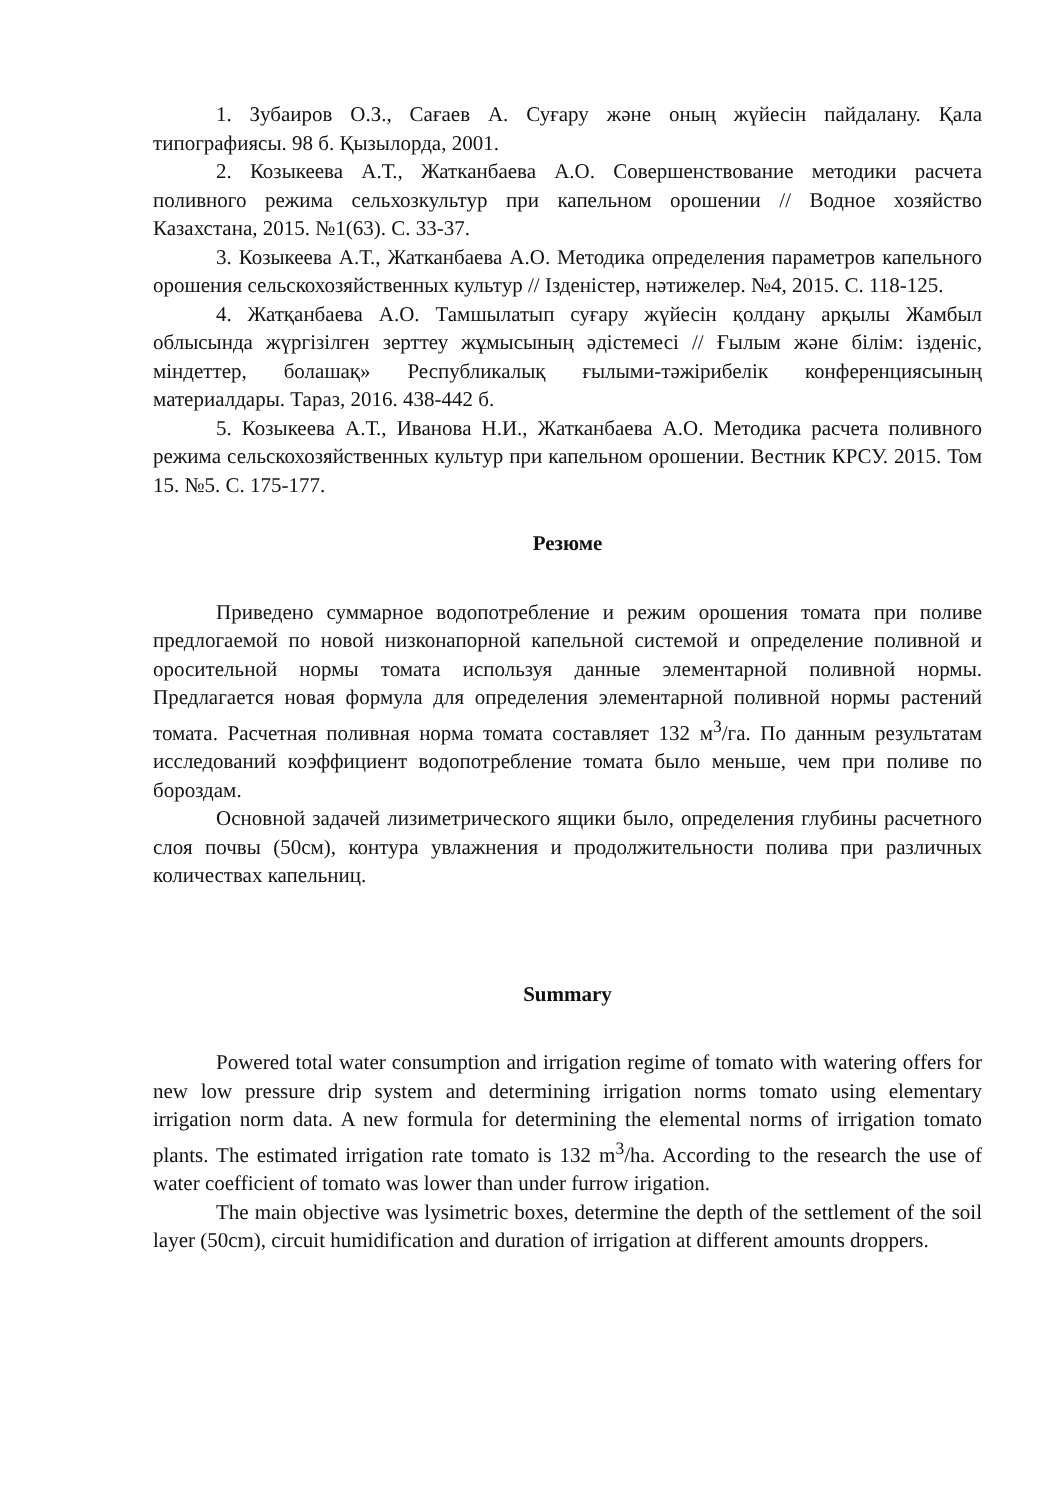1. Зубаиров О.З., Сағаев А. Суғару және оның жүйесін пайдалану. Қала типографиясы. 98 б. Қызылорда, 2001.
2. Козыкеева А.Т., Жатканбаева А.О. Совершенствование методики расчета поливного режима сельхозкультур при капельном орошении // Водное хозяйство Казахстана, 2015. №1(63). С. 33-37.
3. Козыкеева А.Т., Жатканбаева А.О. Методика определения параметров капельного орошения сельскохозяйственных культур // Ізденістер, нәтижелер. №4, 2015. С. 118-125.
4. Жатқанбаева А.О. Тамшылатып суғару жүйесін қолдану арқылы Жамбыл облысында жүргізілген зерттеу жұмысының әдістемесі // Ғылым және білім: ізденіс, міндеттер, болашақ» Республикалық ғылыми-тәжірибелік конференциясының материалдары. Тараз, 2016. 438-442 б.
5. Козыкеева А.Т., Иванова Н.И., Жатканбаева А.О. Методика расчета поливного режима сельскохозяйственных культур при капельном орошении. Вестник КРСУ. 2015. Том 15. №5. С. 175-177.
Резюме
Приведено суммарное водопотребление и режим орошения томата при поливе предлогаемой по новой низконапорной капельной системой и определение поливной и оросительной нормы томата используя данные элементарной поливной нормы. Предлагается новая формула для определения элементарной поливной нормы растений томата. Расчетная поливная норма томата составляет 132 м<sup>3</sup>/га. По данным результатам исследований коэффициент водопотребление томата было меньше, чем при поливе по бороздам.
Основной задачей лизиметрического ящики было, определения глубины расчетного слоя почвы (50см), контура увлажнения и продолжительности полива при различных количествах капельниц.
Summary
Powered total water consumption and irrigation regime of tomato with watering offers for new low pressure drip system and determining irrigation norms tomato using elementary irrigation norm data. A new formula for determining the elemental norms of irrigation tomato plants. The estimated irrigation rate tomato is 132 m<sup>3</sup>/ha. According to the research the use of water coefficient of tomato was lower than under furrow irigation.
The main objective was lysimetric boxes, determine the depth of the settlement of the soil layer (50cm), circuit humidification and duration of irrigation at different amounts droppers.